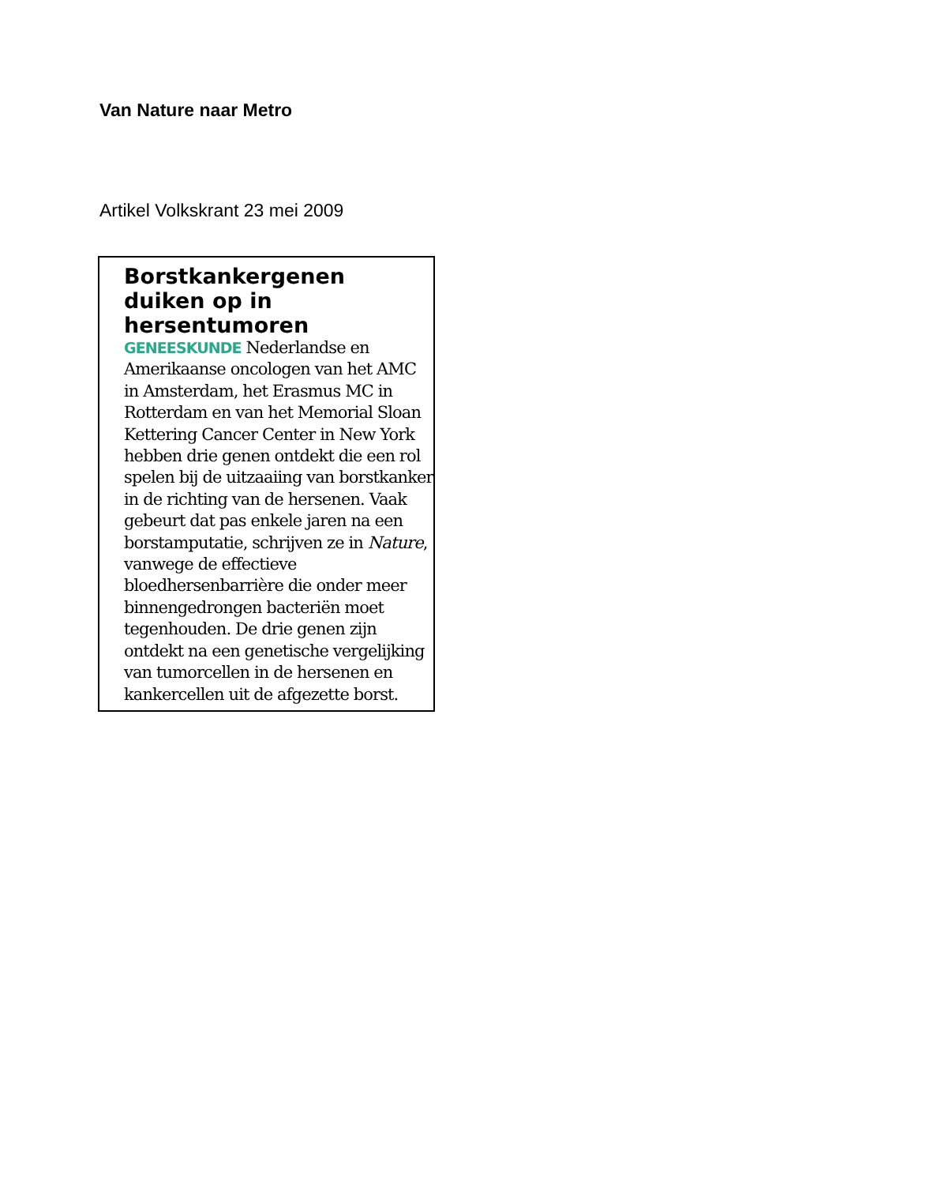Van Nature naar Metro
Artikel Volkskrant 23 mei 2009
Borstkankergenen duiken op in hersentumoren
GENEESKUNDE Nederlandse en Amerikaanse oncologen van het AMC in Amsterdam, het Erasmus MC in Rotterdam en van het Memorial Sloan Kettering Cancer Center in New York hebben drie genen ontdekt die een rol spelen bij de uitzaaiing van borstkanker in de richting van de hersenen. Vaak gebeurt dat pas enkele jaren na een borstamputatie, schrijven ze in Nature, vanwege de effectieve bloedhersenbarrière die onder meer binnengedrongen bacteriën moet tegenhouden. De drie genen zijn ontdekt na een genetische vergelijking van tumorcellen in de hersenen en kankercellen uit de afgezette borst.